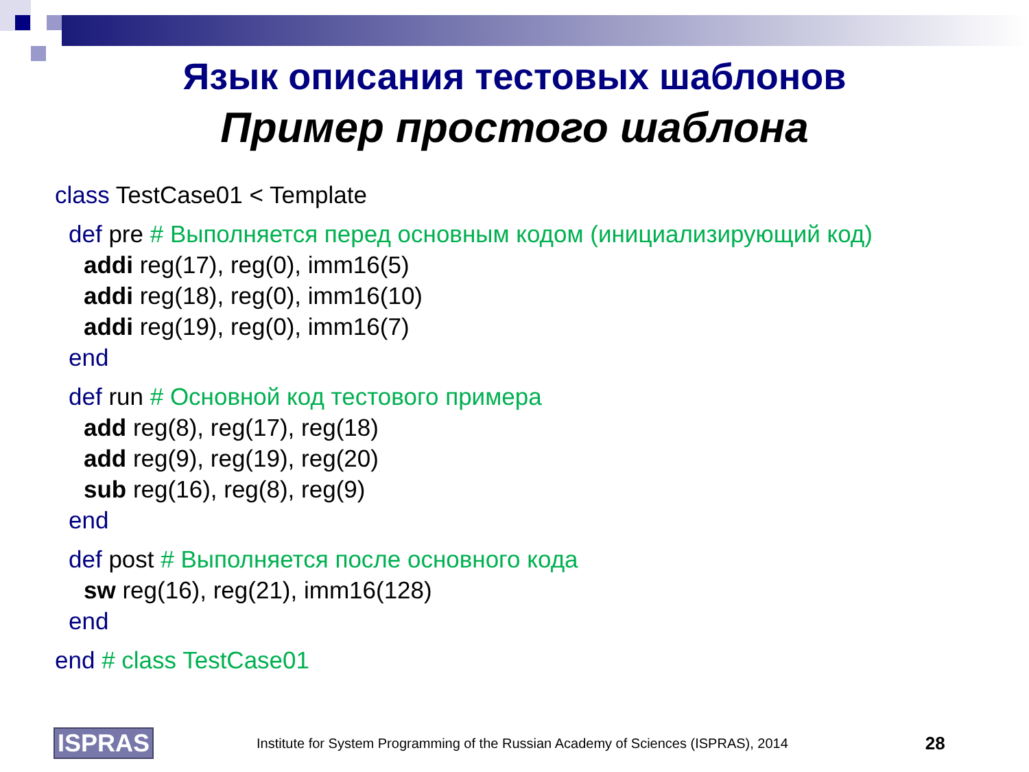Язык описания тестовых шаблонов
Пример простого шаблона
class TestCase01 < Template
def pre # Выполняется перед основным кодом (инициализирующий код)
addi reg(17), reg(0), imm16(5)
addi reg(18), reg(0), imm16(10)
addi reg(19), reg(0), imm16(7)
end
def run # Основной код тестового примера
add reg(8), reg(17), reg(18)
add reg(9), reg(19), reg(20)
sub reg(16), reg(8), reg(9)
end
def post # Выполняется после основного кода
sw reg(16), reg(21), imm16(128)
end
end # class TestCase01
ISPRAS Institute for System Programming of the Russian Academy of Sciences (ISPRAS), 2014 28